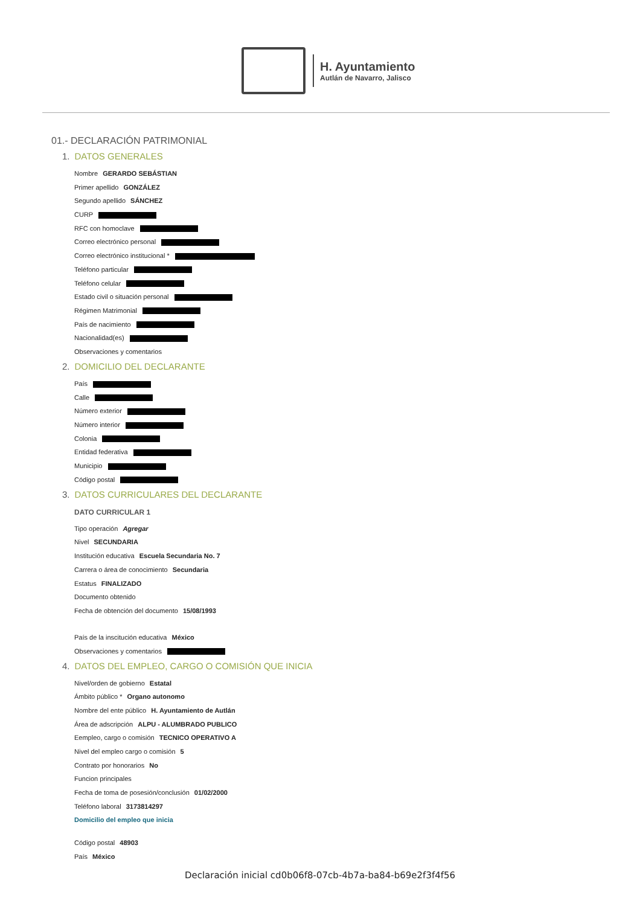H. Ayuntamiento
Autlán de Navarro, Jalisco
01.- DECLARACIÓN PATRIMONIAL
1. DATOS GENERALES
Nombre GERARDO SEBÁSTIAN
Primer apellido GONZÁLEZ
Segundo apellido SÁNCHEZ
CURP
RFC con homoclave
Correo electrónico personal
Correo electrónico institucional *
Teléfono particular
Teléfono celular
Estado civil o situación personal
Régimen Matrimonial
País de nacimiento
Nacionalidad(es)
Observaciones y comentarios
2. DOMICILIO DEL DECLARANTE
País
Calle
Número exterior
Número interior
Colonia
Entidad federativa
Municipio
Código postal
3. DATOS CURRICULARES DEL DECLARANTE
DATO CURRICULAR 1
Tipo operación Agregar
Nivel SECUNDARIA
Institución educativa Escuela Secundaria No. 7
Carrera o área de conocimiento Secundaria
Estatus FINALIZADO
Documento obtenido
Fecha de obtención del documento 15/08/1993
País de la inscitución educativa México
Observaciones y comentarios
4. DATOS DEL EMPLEO, CARGO O COMISIÓN QUE INICIA
Nivel/orden de gobierno Estatal
Ámbito público * Organo autonomo
Nombre del ente público H. Ayuntamiento de Autlán
Área de adscripción ALPU - ALUMBRADO PUBLICO
Eempleo, cargo o comisión TECNICO OPERATIVO A
Nivel del empleo cargo o comisión 5
Contrato por honorarios No
Funcion principales
Fecha de toma de posesión/conclusión 01/02/2000
Teléfono laboral 3173814297
Domicilio del empleo que inicia
Código postal 48903
País México
Declaración inicial cd0b06f8-07cb-4b7a-ba84-b69e2f3f4f56